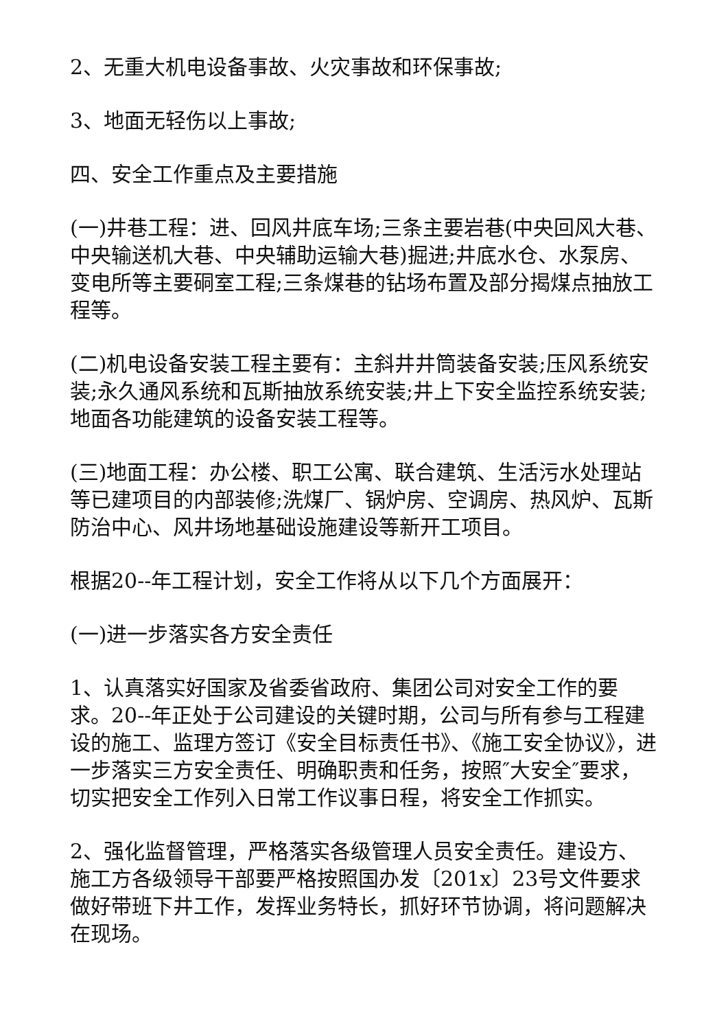2、无重大机电设备事故、火灾事故和环保事故;
3、地面无轻伤以上事故;
四、安全工作重点及主要措施
(一)井巷工程：进、回风井底车场;三条主要岩巷(中央回风大巷、中央输送机大巷、中央辅助运输大巷)掘进;井底水仓、水泵房、变电所等主要硐室工程;三条煤巷的钻场布置及部分揭煤点抽放工程等。
(二)机电设备安装工程主要有：主斜井井筒装备安装;压风系统安装;永久通风系统和瓦斯抽放系统安装;井上下安全监控系统安装;地面各功能建筑的设备安装工程等。
(三)地面工程：办公楼、职工公寓、联合建筑、生活污水处理站等已建项目的内部装修;洗煤厂、锅炉房、空调房、热风炉、瓦斯防治中心、风井场地基础设施建设等新开工项目。
根据20--年工程计划，安全工作将从以下几个方面展开：
(一)进一步落实各方安全责任
1、认真落实好国家及省委省政府、集团公司对安全工作的要求。20--年正处于公司建设的关键时期，公司与所有参与工程建设的施工、监理方签订《安全目标责任书》、《施工安全协议》，进一步落实三方安全责任、明确职责和任务，按照″大安全″要求，切实把安全工作列入日常工作议事日程，将安全工作抓实。
2、强化监督管理，严格落实各级管理人员安全责任。建设方、施工方各级领导干部要严格按照国办发〔201x〕23号文件要求做好带班下井工作，发挥业务特长，抓好环节协调，将问题解决在现场。